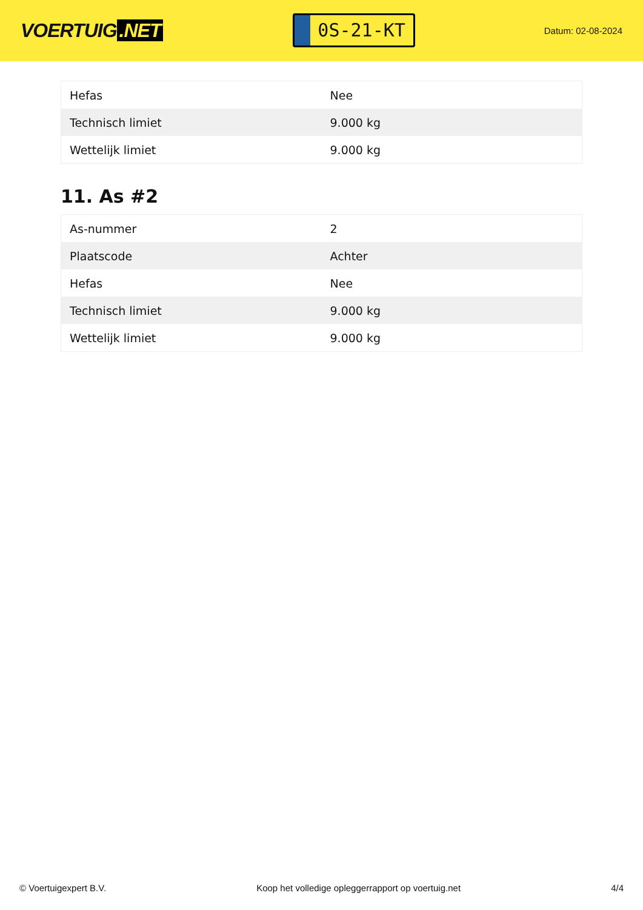VOERTUIG.NET
0S-21-KT
Datum: 02-08-2024
| Hefas | Nee |
| Technisch limiet | 9.000 kg |
| Wettelijk limiet | 9.000 kg |
11. As #2
| As-nummer | 2 |
| Plaatscode | Achter |
| Hefas | Nee |
| Technisch limiet | 9.000 kg |
| Wettelijk limiet | 9.000 kg |
© Voertuigexpert B.V. Koop het volledige opleggerrapport op voertuig.net 4/4